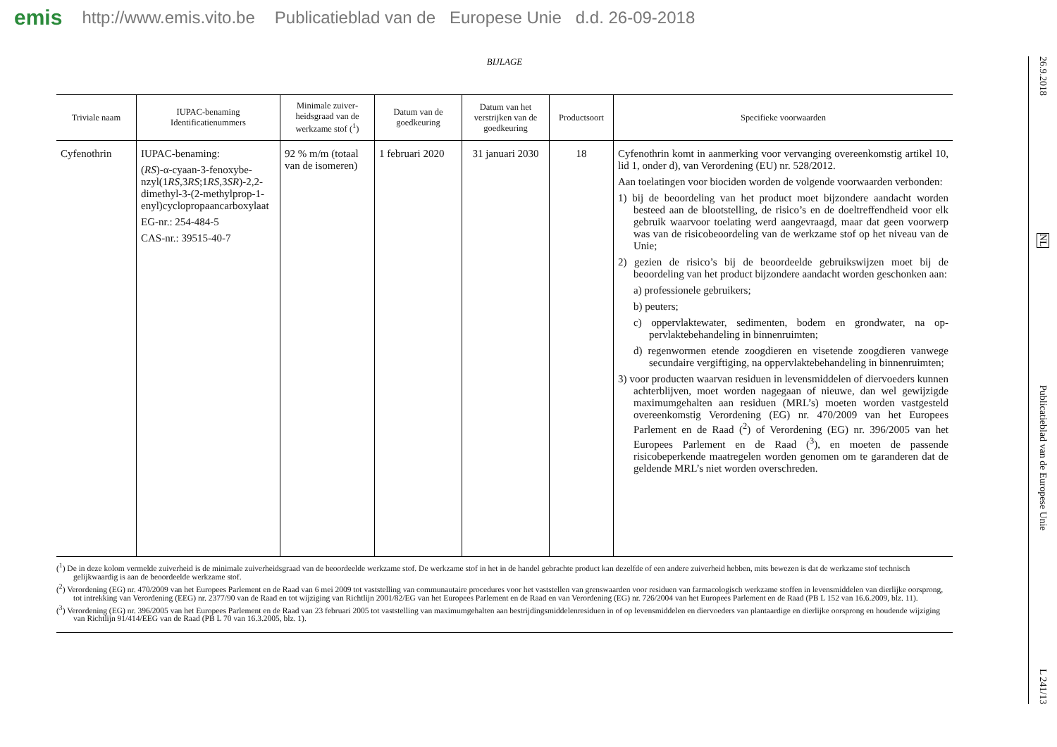emis http://www.emis.vito.be Publicatieblad van de Europese Unie d.d. 26-09-2018
BIJLAGE
| Triviale naam | IUPAC-benaming Identificatienummers | Minimale zuiver­heidsgraad van de werkzame stof (<sup>1</sup>) | Datum van de goedkeuring | Datum van het verstrijken van de goedkeuring | Product­soort | Specifieke voorwaarden |
| --- | --- | --- | --- | --- | --- | --- |
| Cyfenothrin | IUPAC-benaming: ( RS )-α-cyaan-3-fenoxybe­nzyl(1 RS ,3 RS ;1 RS ,3 SR )-2,2-dimethyl-3-(2-methyl­prop-1-enyl)cyclopropaan­carboxylaat EG-nr.: 254-484-5 CAS-nr.: 39515-40-7 | 92 % m/m (totaal van de isomeren) | 1 februari 2020 | 31 januari 2030 | 18 | Cyfenothrin komt in aanmerking voor vervanging overeenkomstig artikel 10, lid 1, onder d), van Verordening (EU) nr. 528/2012. Aan toelatingen voor biociden worden de volgende voorwaarden ver­bonden: 1) bij de beoordeling van het product moet bijzondere aandacht worden besteed aan de blootstelling, de risico’s en de doeltreffend­heid voor elk gebruik waarvoor toelating werd aangevraagd, maar dat geen voorwerp was van de risicobeoordeling van de werk­zame stof op het niveau van de Unie; 2) gezien de risico’s bij de beoordeelde gebruikswijzen moet bij de beoordeling van het product bijzondere aandacht worden ge­schonken aan: a) professionele gebruikers; b) peuters; c) oppervlaktewater, sedimenten, bodem en grondwater, na op­pervlaktebehandeling in binnenruimten; d) regenwormen etende zoogdieren en visetende zoogdieren van­wege secundaire vergiftiging, na oppervlaktebehandeling in binnenruimten; 3) voor producten waarvan residuen in levensmiddelen of diervoe­ders kunnen achterblijven, moet worden nagegaan of nieuwe, dan wel gewijzigde maximumgehalten aan residuen (MRL’s) moe­ten worden vastgesteld overeenkomstig Verordening (EG) nr. 470/2009 van het Europees Parlement en de Raad (<sup>2</sup>) of Veror­dening (EG) nr. 396/2005 van het Europees Parlement en de Raad (<sup>3</sup>), en moeten de passende risicobeperkende maatregelen worden genomen om te garanderen dat de geldende MRL’s niet worden overschreden. |
(<sup>1</sup>) De in deze kolom vermelde zuiverheid is de minimale zuiverheidsgraad van de beoordeelde werkzame stof. De werkzame stof in het in de handel gebrachte product kan dezelfde of een andere zuiverheid heb­ben, mits bewezen is dat de werkzame stof technisch gelijkwaardig is aan de beoordeelde werkzame stof.
(<sup>2</sup>) Verordening (EG) nr. 470/2009 van het Europees Parlement en de Raad van 6 mei 2009 tot vaststelling van communautaire procedures voor het vaststellen van grenswaarden voor residuen van farmacolo­gisch werkzame stoffen in levensmiddelen van dierlijke oorsprong, tot intrekking van Verordening (EEG) nr. 2377/90 van de Raad en tot wijziging van Richtlijn 2001/82/EG van het Europees Parlement en de Raad en van Verordening (EG) nr. 726/2004 van het Europees Parlement en de Raad (PB L 152 van 16.6.2009, blz. 11).
(<sup>3</sup>) Verordening (EG) nr. 396/2005 van het Europees Parlement en de Raad van 23 februari 2005 tot vaststelling van maximumgehalten aan bestrijdingsmiddelenresiduen in of op levensmiddelen en diervoeders van plantaardige en dierlijke oorsprong en houdende wijziging van Richtlijn 91/414/EEG van de Raad (PB L 70 van 16.3.2005, blz. 1).
26.9.2018
NL
Publicatieblad van de Europese Unie
L 241/13